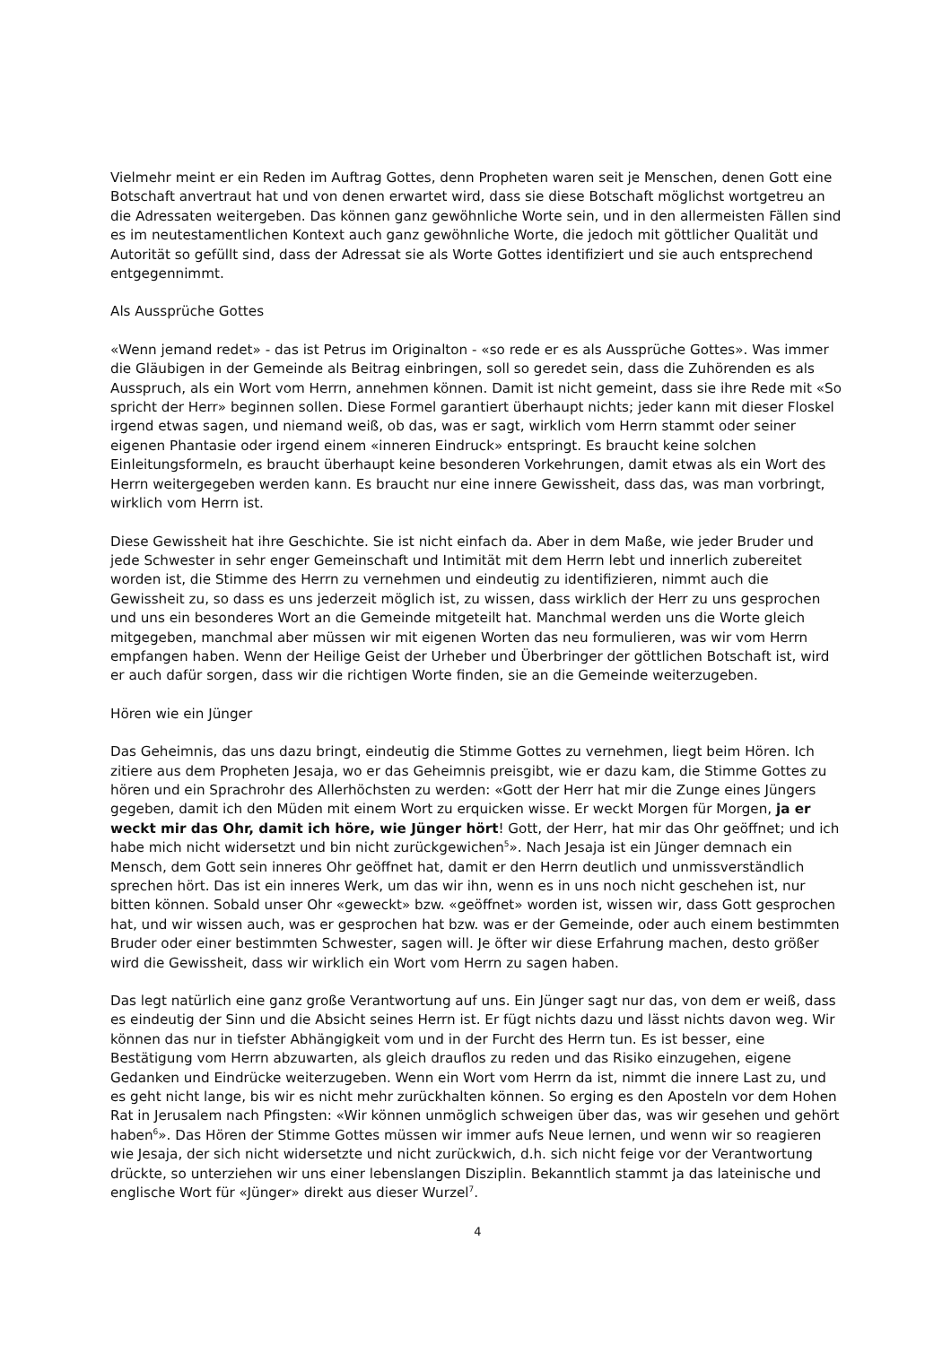Vielmehr meint er ein Reden im Auftrag Gottes, denn Propheten waren seit je Menschen, denen Gott eine Botschaft anvertraut hat und von denen erwartet wird, dass sie diese Botschaft möglichst wortgetreu an die Adressaten weitergeben. Das können ganz gewöhnliche Worte sein, und in den allermeisten Fällen sind es im neutestamentlichen Kontext auch ganz gewöhnliche Worte, die jedoch mit göttlicher Qualität und Autorität so gefüllt sind, dass der Adressat sie als Worte Gottes identifiziert und sie auch entsprechend entgegennimmt.
Als Aussprüche Gottes
«Wenn jemand redet» - das ist Petrus im Originalton - «so rede er es als Aussprüche Gottes». Was immer die Gläubigen in der Gemeinde als Beitrag einbringen, soll so geredet sein, dass die Zuhörenden es als Ausspruch, als ein Wort vom Herrn, annehmen können. Damit ist nicht gemeint, dass sie ihre Rede mit «So spricht der Herr» beginnen sollen. Diese Formel garantiert überhaupt nichts; jeder kann mit dieser Floskel irgend etwas sagen, und niemand weiß, ob das, was er sagt, wirklich vom Herrn stammt oder seiner eigenen Phantasie oder irgend einem «inneren Eindruck» entspringt. Es braucht keine solchen Einleitungsformeln, es braucht überhaupt keine besonderen Vorkehrungen, damit etwas als ein Wort des Herrn weitergegeben werden kann. Es braucht nur eine innere Gewissheit, dass das, was man vorbringt, wirklich vom Herrn ist.
Diese Gewissheit hat ihre Geschichte. Sie ist nicht einfach da. Aber in dem Maße, wie jeder Bruder und jede Schwester in sehr enger Gemeinschaft und Intimität mit dem Herrn lebt und innerlich zubereitet worden ist, die Stimme des Herrn zu vernehmen und eindeutig zu identifizieren, nimmt auch die Gewissheit zu, so dass es uns jederzeit möglich ist, zu wissen, dass wirklich der Herr zu uns gesprochen und uns ein besonderes Wort an die Gemeinde mitgeteilt hat. Manchmal werden uns die Worte gleich mitgegeben, manchmal aber müssen wir mit eigenen Worten das neu formulieren, was wir vom Herrn empfangen haben. Wenn der Heilige Geist der Urheber und Überbringer der göttlichen Botschaft ist, wird er auch dafür sorgen, dass wir die richtigen Worte finden, sie an die Gemeinde weiterzugeben.
Hören wie ein Jünger
Das Geheimnis, das uns dazu bringt, eindeutig die Stimme Gottes zu vernehmen, liegt beim Hören. Ich zitiere aus dem Propheten Jesaja, wo er das Geheimnis preisgibt, wie er dazu kam, die Stimme Gottes zu hören und ein Sprachrohr des Allerhöchsten zu werden: «Gott der Herr hat mir die Zunge eines Jüngers gegeben, damit ich den Müden mit einem Wort zu erquicken wisse. Er weckt Morgen für Morgen, ja er weckt mir das Ohr, damit ich höre, wie Jünger hört! Gott, der Herr, hat mir das Ohr geöffnet; und ich habe mich nicht widersetzt und bin nicht zurückgewichen<sup>5</sup>». Nach Jesaja ist ein Jünger demnach ein Mensch, dem Gott sein inneres Ohr geöffnet hat, damit er den Herrn deutlich und unmissverständlich sprechen hört. Das ist ein inneres Werk, um das wir ihn, wenn es in uns noch nicht geschehen ist, nur bitten können. Sobald unser Ohr «geweckt» bzw. «geöffnet» worden ist, wissen wir, dass Gott gesprochen hat, und wir wissen auch, was er gesprochen hat bzw. was er der Gemeinde, oder auch einem bestimmten Bruder oder einer bestimmten Schwester, sagen will. Je öfter wir diese Erfahrung machen, desto größer wird die Gewissheit, dass wir wirklich ein Wort vom Herrn zu sagen haben.
Das legt natürlich eine ganz große Verantwortung auf uns. Ein Jünger sagt nur das, von dem er weiß, dass es eindeutig der Sinn und die Absicht seines Herrn ist. Er fügt nichts dazu und lässt nichts davon weg. Wir können das nur in tiefster Abhängigkeit vom und in der Furcht des Herrn tun. Es ist besser, eine Bestätigung vom Herrn abzuwarten, als gleich drauflos zu reden und das Risiko einzugehen, eigene Gedanken und Eindrücke weiterzugeben. Wenn ein Wort vom Herrn da ist, nimmt die innere Last zu, und es geht nicht lange, bis wir es nicht mehr zurückhalten können. So erging es den Aposteln vor dem Hohen Rat in Jerusalem nach Pfingsten: «Wir können unmöglich schweigen über das, was wir gesehen und gehört haben<sup>6</sup>». Das Hören der Stimme Gottes müssen wir immer aufs Neue lernen, und wenn wir so reagieren wie Jesaja, der sich nicht widersetzte und nicht zurückwich, d.h. sich nicht feige vor der Verantwortung drückte, so unterziehen wir uns einer lebenslangen Disziplin. Bekanntlich stammt ja das lateinische und englische Wort für «Jünger» direkt aus dieser Wurzel<sup>7</sup>.
4